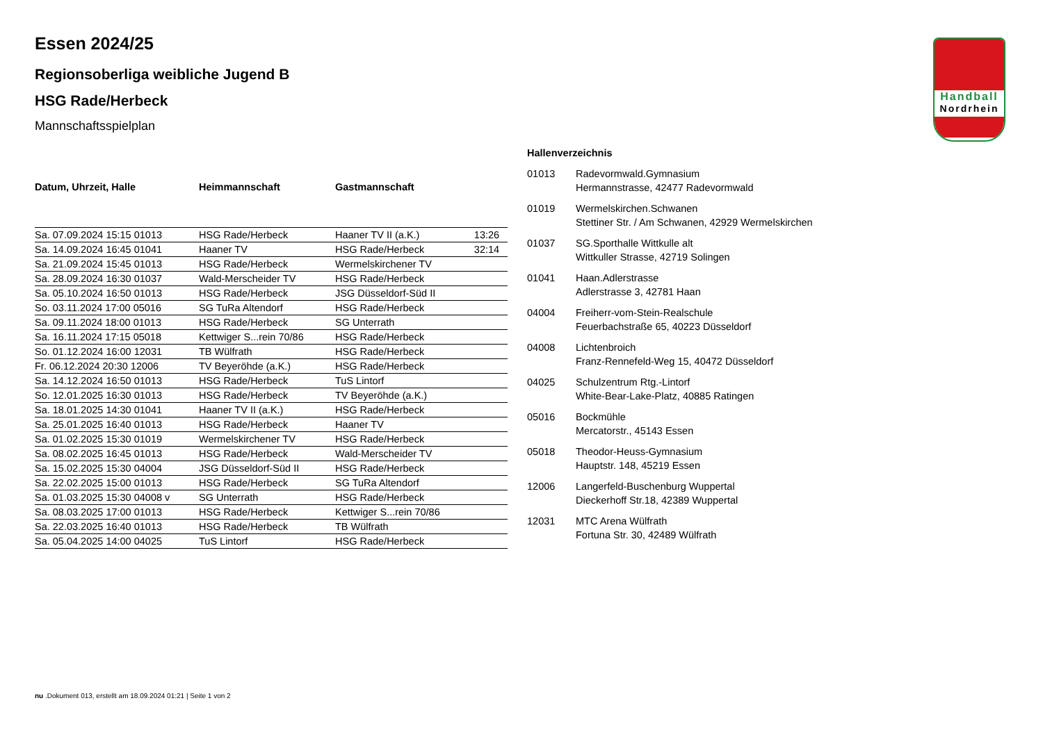Handball
Nordrhein
Essen 2024/25
Regionsoberliga weibliche Jugend B
HSG Rade/Herbeck
Mannschaftsspielplan
| Datum, Uhrzeit, Halle | Heimmannschaft | Gastmannschaft | |
| --- | --- | --- | --- |
| Sa. 07.09.2024 15:15 01013 | HSG Rade/Herbeck | Haaner TV II (a.K.) | 13:26 |
| Sa. 14.09.2024 16:45 01041 | Haaner TV | HSG Rade/Herbeck | 32:14 |
| Sa. 21.09.2024 15:45 01013 | HSG Rade/Herbeck | Wermelskirchener TV | |
| Sa. 28.09.2024 16:30 01037 | Wald-Merscheider TV | HSG Rade/Herbeck | |
| Sa. 05.10.2024 16:50 01013 | HSG Rade/Herbeck | JSG Düsseldorf-Süd II | |
| So. 03.11.2024 17:00 05016 | SG TuRa Altendorf | HSG Rade/Herbeck | |
| Sa. 09.11.2024 18:00 01013 | HSG Rade/Herbeck | SG Unterrath | |
| Sa. 16.11.2024 17:15 05018 | Kettwiger S...rein 70/86 | HSG Rade/Herbeck | |
| So. 01.12.2024 16:00 12031 | TB Wülfrath | HSG Rade/Herbeck | |
| Fr. 06.12.2024 20:30 12006 | TV Beyeröhde (a.K.) | HSG Rade/Herbeck | |
| Sa. 14.12.2024 16:50 01013 | HSG Rade/Herbeck | TuS Lintorf | |
| So. 12.01.2025 16:30 01013 | HSG Rade/Herbeck | TV Beyeröhde (a.K.) | |
| Sa. 18.01.2025 14:30 01041 | Haaner TV II (a.K.) | HSG Rade/Herbeck | |
| Sa. 25.01.2025 16:40 01013 | HSG Rade/Herbeck | Haaner TV | |
| Sa. 01.02.2025 15:30 01019 | Wermelskirchener TV | HSG Rade/Herbeck | |
| Sa. 08.02.2025 16:45 01013 | HSG Rade/Herbeck | Wald-Merscheider TV | |
| Sa. 15.02.2025 15:30 04004 | JSG Düsseldorf-Süd II | HSG Rade/Herbeck | |
| Sa. 22.02.2025 15:00 01013 | HSG Rade/Herbeck | SG TuRa Altendorf | |
| Sa. 01.03.2025 15:30 04008 v | SG Unterrath | HSG Rade/Herbeck | |
| Sa. 08.03.2025 17:00 01013 | HSG Rade/Herbeck | Kettwiger S...rein 70/86 | |
| Sa. 22.03.2025 16:40 01013 | HSG Rade/Herbeck | TB Wülfrath | |
| Sa. 05.04.2025 14:00 04025 | TuS Lintorf | HSG Rade/Herbeck | |
Hallenverzeichnis
| 01013 | Radevormwald.Gymnasium Hermannstrasse, 42477 Radevormwald |
| 01019 | Wermelskirchen.Schwanen Stettiner Str. / Am Schwanen, 42929 Wermelskirchen |
| 01037 | SG.Sporthalle Wittkulle alt Wittkuller Strasse, 42719 Solingen |
| 01041 | Haan.Adlerstrasse Adlerstrasse 3, 42781 Haan |
| 04004 | Freiherr-vom-Stein-Realschule Feuerbachstraße 65, 40223 Düsseldorf |
| 04008 | Lichtenbroich Franz-Rennefeld-Weg 15, 40472 Düsseldorf |
| 04025 | Schulzentrum Rtg.-Lintorf White-Bear-Lake-Platz, 40885 Ratingen |
| 05016 | Bockmühle Mercatorstr., 45143 Essen |
| 05018 | Theodor-Heuss-Gymnasium Hauptstr. 148, 45219 Essen |
| 12006 | Langerfeld-Buschenburg Wuppertal Dieckerhoff Str.18, 42389 Wuppertal |
| 12031 | MTC Arena Wülfrath Fortuna Str. 30, 42489 Wülfrath |
nu .Dokument 013, erstellt am 18.09.2024 01:21 | Seite 1 von 2